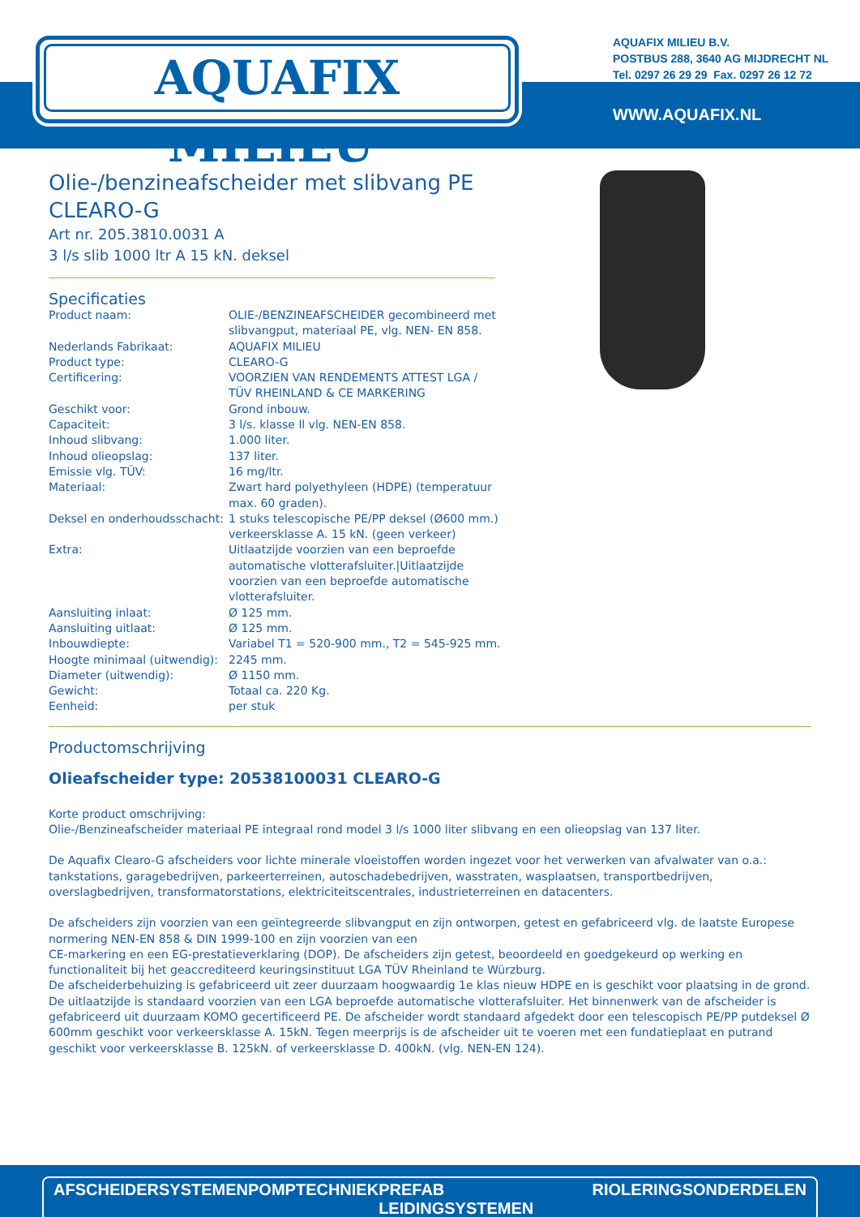AQUAFIX MILIEU<sup>®</sup>
AQUAFIX MILIEU B.V.
POSTBUS 288, 3640 AG MIJDRECHT NL
Tel. 0297 26 29 29 Fax. 0297 26 12 72
WWW.AQUAFIX.NL
Olie-/benzineafscheider met slibvang PE CLEARO-G
Art nr. 205.3810.0031 A
3 l/s slib 1000 ltr A 15 kN. deksel
Specificaties
| Product naam: | OLIE-/BENZINEAFSCHEIDER gecombineerd met slibvangput, materiaal PE, vlg. NEN- EN 858. |
| Nederlands Fabrikaat: | AQUAFIX MILIEU |
| Product type: | CLEARO-G |
| Certificering: | VOORZIEN VAN RENDEMENTS ATTEST LGA / TÜV RHEINLAND & CE MARKERING |
| Geschikt voor: | Grond inbouw. |
| Capaciteit: | 3 l/s. klasse ll vlg. NEN-EN 858. |
| Inhoud slibvang: | 1.000 liter. |
| Inhoud olieopslag: | 137 liter. |
| Emissie vlg. TÜV: | 16 mg/ltr. |
| Materiaal: | Zwart hard polyethyleen (HDPE) (temperatuur max. 60 graden). |
| Deksel en onderhoudsschacht: | 1 stuks telescopische PE/PP deksel (Ø600 mm.) verkeersklasse A. 15 kN. (geen verkeer) |
| Extra: | Uitlaatzijde voorzien van een beproefde automatische vlotterafsluiter./Uitlaatzijde voorzien van een beproefde automatische vlotterafsluiter. |
| Aansluiting inlaat: | Ø 125 mm. |
| Aansluiting uitlaat: | Ø 125 mm. |
| Inbouwdiepte: | Variabel T1 = 520-900 mm., T2 = 545-925 mm. |
| Hoogte minimaal (uitwendig): | 2245 mm. |
| Diameter (uitwendig): | Ø 1150 mm. |
| Gewicht: | Totaal ca. 220 Kg. |
| Eenheid: | per stuk |
Productomschrijving
Olieafscheider type: 20538100031 CLEARO-G
Korte product omschrijving:
Olie-/Benzineafscheider materiaal PE integraal rond model 3 l/s 1000 liter slibvang en een olieopslag van 137 liter.
De Aquafix Clearo-G afscheiders voor lichte minerale vloeistoffen worden ingezet voor het verwerken van afvalwater van o.a.: tankstations, garagebedrijven, parkeerterreinen, autoschadebedrijven, wasstraten, wasplaatsen, transportbedrijven, overslagbedrijven, transformatorstations, elektriciteitscentrales, industrieterreinen en datacenters.
De afscheiders zijn voorzien van een geïntegreerde slibvangput en zijn ontworpen, getest en gefabriceerd vlg. de laatste Europese normering NEN-EN 858 & DIN 1999-100 en zijn voorzien van een
CE-markering en een EG-prestatieverklaring (DOP). De afscheiders zijn getest, beoordeeld en goedgekeurd op werking en functionaliteit bij het geaccrediteerd keuringsinstituut LGA TÜV Rheinland te Würzburg.
De afscheiderbehuizing is gefabriceerd uit zeer duurzaam hoogwaardig 1e klas nieuw HDPE en is geschikt voor plaatsing in de grond. De uitlaatzijde is standaard voorzien van een LGA beproefde automatische vlotterafsluiter. Het binnenwerk van de afscheider is gefabriceerd uit duurzaam KOMO gecertificeerd PE. De afscheider wordt standaard afgedekt door een telescopisch PE/PP putdeksel Ø 600mm geschikt voor verkeersklasse A. 15kN. Tegen meerprijs is de afscheider uit te voeren met een fundatieplaat en putrand geschikt voor verkeersklasse B. 125kN. of verkeersklasse D. 400kN. (vlg. NEN-EN 124).
AFSCHEIDERSYSTEMEN POMPTECHNIEK PREFAB LEIDINGSYSTEMEN RIOLERINGSONDERDELEN